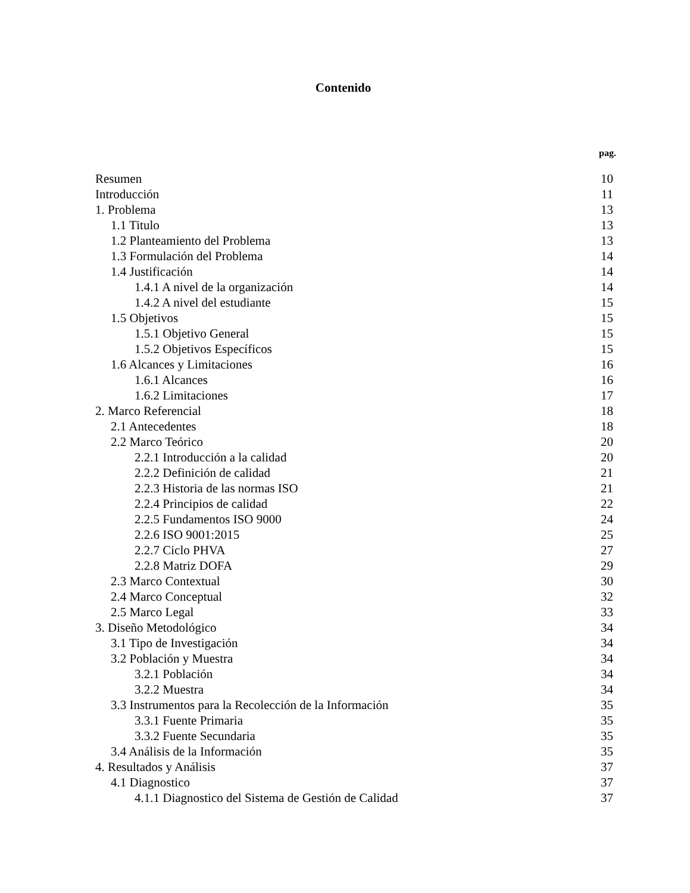Contenido
pag.
Resumen 10
Introducción 11
1. Problema 13
1.1 Titulo 13
1.2 Planteamiento del Problema 13
1.3 Formulación del Problema 14
1.4 Justificación 14
1.4.1 A nivel de la organización 14
1.4.2 A nivel del estudiante 15
1.5 Objetivos 15
1.5.1 Objetivo General 15
1.5.2 Objetivos Específicos 15
1.6 Alcances y Limitaciones 16
1.6.1 Alcances 16
1.6.2 Limitaciones 17
2. Marco Referencial 18
2.1 Antecedentes 18
2.2 Marco Teórico 20
2.2.1 Introducción a la calidad 20
2.2.2 Definición de calidad 21
2.2.3 Historia de las normas ISO 21
2.2.4 Principios de calidad 22
2.2.5 Fundamentos ISO 9000 24
2.2.6 ISO 9001:2015 25
2.2.7 Ciclo PHVA 27
2.2.8 Matriz DOFA 29
2.3 Marco Contextual 30
2.4 Marco Conceptual 32
2.5 Marco Legal 33
3. Diseño Metodológico 34
3.1 Tipo de Investigación 34
3.2 Población y Muestra 34
3.2.1 Población 34
3.2.2 Muestra 34
3.3 Instrumentos para la Recolección de la Información 35
3.3.1 Fuente Primaria 35
3.3.2 Fuente Secundaria 35
3.4 Análisis de la Información 35
4. Resultados y Análisis 37
4.1 Diagnostico 37
4.1.1 Diagnostico del Sistema de Gestión de Calidad 37